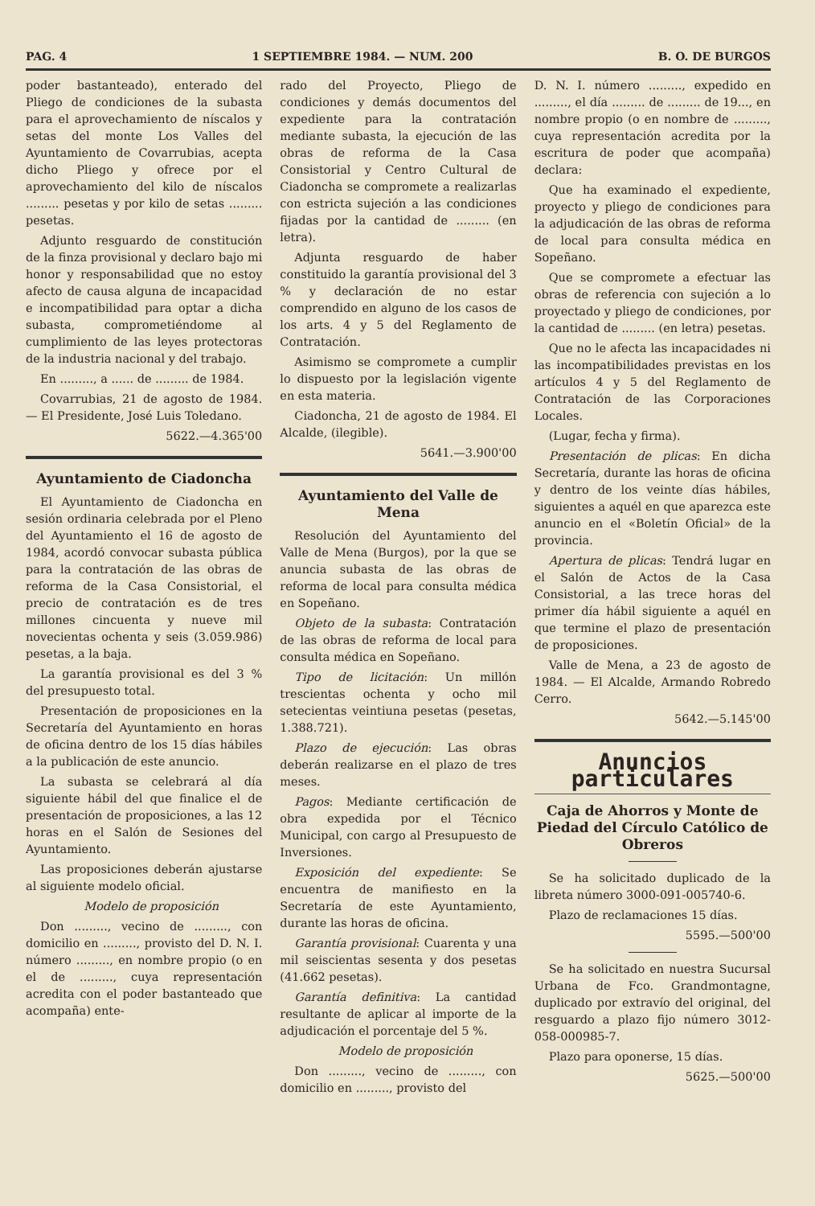PAG. 4 1 SEPTIEMBRE 1984. — NUM. 200 B. O. DE BURGOS
poder bastanteado), enterado del Pliego de condiciones de la subasta para el aprovechamiento de níscalos y setas del monte Los Valles del Ayuntamiento de Covarrubias, acepta dicho Pliego y ofrece por el aprovechamiento del kilo de níscalos ......... pesetas y por kilo de setas ......... pesetas.
Adjunto resguardo de constitución de la finza provisional y declaro bajo mi honor y responsabilidad que no estoy afecto de causa alguna de incapacidad e incompatibilidad para optar a dicha subasta, comprometiéndome al cumplimiento de las leyes protectoras de la industria nacional y del trabajo.
En ........., a ...... de ......... de 1984.
Covarrubias, 21 de agosto de 1984. — El Presidente, José Luis Toledano.
5622.—4.365'00
Ayuntamiento de Ciadoncha
El Ayuntamiento de Ciadoncha en sesión ordinaria celebrada por el Pleno del Ayuntamiento el 16 de agosto de 1984, acordó convocar subasta pública para la contratación de las obras de reforma de la Casa Consistorial, el precio de contratación es de tres millones cincuenta y nueve mil novecientas ochenta y seis (3.059.986) pesetas, a la baja.
La garantía provisional es del 3 % del presupuesto total.
Presentación de proposiciones en la Secretaría del Ayuntamiento en horas de oficina dentro de los 15 días hábiles a la publicación de este anuncio.
La subasta se celebrará al día siguiente hábil del que finalice el de presentación de proposiciones, a las 12 horas en el Salón de Sesiones del Ayuntamiento.
Las proposiciones deberán ajustarse al siguiente modelo oficial.
Modelo de proposición
Don ........., vecino de ........., con domicilio en ........., provisto del D. N. I. número ........., en nombre propio (o en el de ........., cuya representación acredita con el poder bastanteado que acompaña) ente-
rado del Proyecto, Pliego de condiciones y demás documentos del expediente para la contratación mediante subasta, la ejecución de las obras de reforma de la Casa Consistorial y Centro Cultural de Ciadoncha se compromete a realizarlas con estricta sujeción a las condiciones fijadas por la cantidad de ......... (en letra).
Adjunta resguardo de haber constituido la garantía provisional del 3 % y declaración de no estar comprendido en alguno de los casos de los arts. 4 y 5 del Reglamento de Contratación.
Asimismo se compromete a cumplir lo dispuesto por la legislación vigente en esta materia.
Ciadoncha, 21 de agosto de 1984. El Alcalde, (ilegible).
5641.—3.900'00
Ayuntamiento del Valle de Mena
Resolución del Ayuntamiento del Valle de Mena (Burgos), por la que se anuncia subasta de las obras de reforma de local para consulta médica en Sopeñano.
Objeto de la subasta: Contratación de las obras de reforma de local para consulta médica en Sopeñano.
Tipo de licitación: Un millón trescientas ochenta y ocho mil setecientas veintiuna pesetas (pesetas, 1.388.721).
Plazo de ejecución: Las obras deberán realizarse en el plazo de tres meses.
Pagos: Mediante certificación de obra expedida por el Técnico Municipal, con cargo al Presupuesto de Inversiones.
Exposición del expediente: Se encuentra de manifiesto en la Secretaría de este Ayuntamiento, durante las horas de oficina.
Garantía provisional: Cuarenta y una mil seiscientas sesenta y dos pesetas (41.662 pesetas).
Garantía definitiva: La cantidad resultante de aplicar al importe de la adjudicación el porcentaje del 5 %.
Modelo de proposición
Don ........., vecino de ........., con domicilio en ........., provisto del
D. N. I. número ........., expedido en ........., el día ......... de ......... de 19..., en nombre propio (o en nombre de ........., cuya representación acredita por la escritura de poder que acompaña) declara:
Que ha examinado el expediente, proyecto y pliego de condiciones para la adjudicación de las obras de reforma de local para consulta médica en Sopeñano.
Que se compromete a efectuar las obras de referencia con sujeción a lo proyectado y pliego de condiciones, por la cantidad de ......... (en letra) pesetas.
Que no le afecta las incapacidades ni las incompatibilidades previstas en los artículos 4 y 5 del Reglamento de Contratación de las Corporaciones Locales.
(Lugar, fecha y firma).
Presentación de plicas: En dicha Secretaría, durante las horas de oficina y dentro de los veinte días hábiles, siguientes a aquél en que aparezca este anuncio en el «Boletín Oficial» de la provincia.
Apertura de plicas: Tendrá lugar en el Salón de Actos de la Casa Consistorial, a las trece horas del primer día hábil siguiente a aquél en que termine el plazo de presentación de proposiciones.
Valle de Mena, a 23 de agosto de 1984. — El Alcalde, Armando Robredo Cerro.
5642.—5.145'00
Anuncios particulares
Caja de Ahorros y Monte de Piedad del Círculo Católico de Obreros
Se ha solicitado duplicado de la libreta número 3000-091-005740-6.
Plazo de reclamaciones 15 días.
5595.—500'00
Se ha solicitado en nuestra Sucursal Urbana de Fco. Grandmontagne, duplicado por extravío del original, del resguardo a plazo fijo número 3012-058-000985-7.
Plazo para oponerse, 15 días.
5625.—500'00